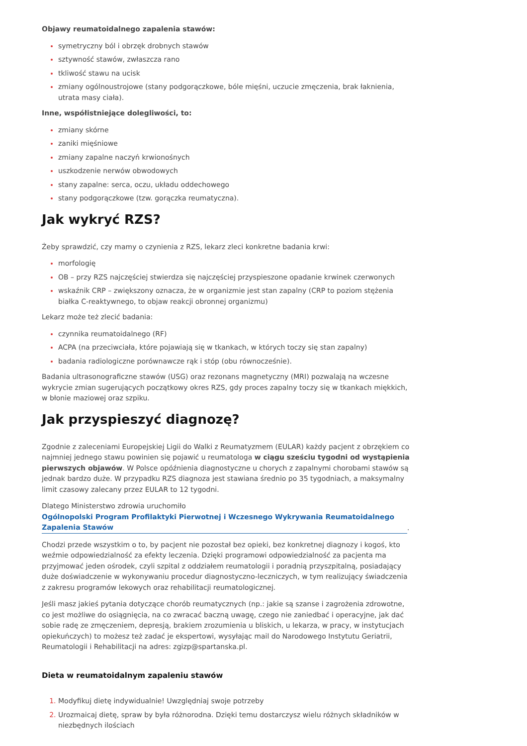Objawy reumatoidalnego zapalenia stawów:
symetryczny ból i obrzęk drobnych stawów
sztywność stawów, zwłaszcza rano
tkliwość stawu na ucisk
zmiany ogólnoustrojowe (stany podgorączkowe, bóle mięśni, uczucie zmęczenia, brak łaknienia, utrata masy ciała).
Inne, współistniejące dolegliwości, to:
zmiany skórne
zaniki mięśniowe
zmiany zapalne naczyń krwionośnych
uszkodzenie nerwów obwodowych
stany zapalne: serca, oczu, układu oddechowego
stany podgorączkowe (tzw. gorączka reumatyczna).
Jak wykryć RZS?
Żeby sprawdzić, czy mamy o czynienia z RZS, lekarz zleci konkretne badania krwi:
morfologię
OB – przy RZS najczęściej stwierdza się najczęściej przyspieszone opadanie krwinek czerwonych
wskaźnik CRP – zwiększony oznacza, że w organizmie jest stan zapalny (CRP to poziom stężenia białka C-reaktywnego, to objaw reakcji obronnej organizmu)
Lekarz może też zlecić badania:
czynnika reumatoidalnego (RF)
ACPA (na przeciwciała, które pojawiają się w tkankach, w których toczy się stan zapalny)
badania radiologiczne porównawcze rąk i stóp (obu równocześnie).
Badania ultrasonograficzne stawów (USG) oraz rezonans magnetyczny (MRI) pozwalają na wczesne wykrycie zmian sugerujących początkowy okres RZS, gdy proces zapalny toczy się w tkankach miękkich, w błonie maziowej oraz szpiku.
Jak przyspieszyć diagnozę?
Zgodnie z zaleceniami Europejskiej Ligii do Walki z Reumatyzmem (EULAR) każdy pacjent z obrzękiem co najmniej jednego stawu powinien się pojawić u reumatologa w ciągu sześciu tygodni od wystąpienia pierwszych objawów. W Polsce opóźnienia diagnostyczne u chorych z zapalnymi chorobami stawów są jednak bardzo duże. W przypadku RZS diagnoza jest stawiana średnio po 35 tygodniach, a maksymalny limit czasowy zalecany przez EULAR to 12 tygodni.
Dlatego Ministerstwo zdrowia uruchomiło Ogólnopolski Program Profilaktyki Pierwotnej i Wczesnego Wykrywania Reumatoidalnego Zapalenia Stawów.
Chodzi przede wszystkim o to, by pacjent nie pozostał bez opieki, bez konkretnej diagnozy i kogoś, kto weźmie odpowiedzialność za efekty leczenia. Dzięki programowi odpowiedzialność za pacjenta ma przyjmować jeden ośrodek, czyli szpital z oddziałem reumatologii i poradnią przyszpitalną, posiadający duże doświadczenie w wykonywaniu procedur diagnostyczno-leczniczych, w tym realizujący świadczenia z zakresu programów lekowych oraz rehabilitacji reumatologicznej.
Jeśli masz jakieś pytania dotyczące chorób reumatycznych (np.: jakie są szanse i zagrożenia zdrowotne, co jest możliwe do osiągnięcia, na co zwracać baczną uwagę, czego nie zaniedbać i operacyjne, jak dać sobie radę ze zmęczeniem, depresją, brakiem zrozumienia u bliskich, u lekarza, w pracy, w instytucjach opiekuńczych) to możesz też zadać je ekspertowi, wysyłając mail do Narodowego Instytutu Geriatrii, Reumatologii i Rehabilitacji na adres: zgizp@spartanska.pl.
Dieta w reumatoidalnym zapaleniu stawów
Modyfikuj dietę indywidualnie! Uwzględniaj swoje potrzeby
Urozmaicaj dietę, spraw by była różnorodna. Dzięki temu dostarczysz wielu różnych składników w niezbędnych ilościach